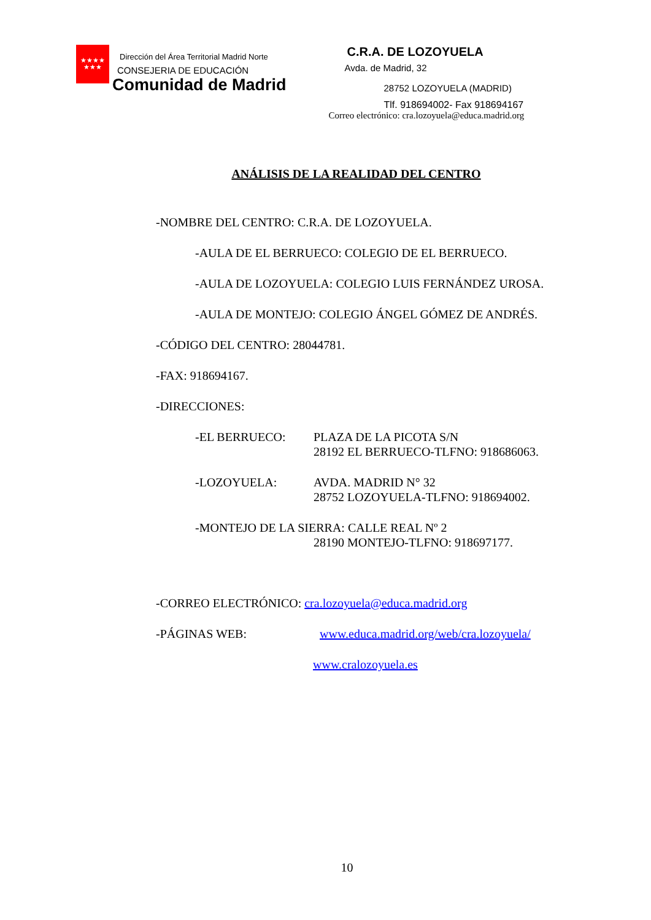★★★★
★★★
Dirección del Área Territorial Madrid Norte
CONSEJERIA DE EDUCACIÓN
Comunidad de Madrid
C.R.A. DE LOZOYUELA
Avda. de Madrid, 32
28752 LOZOYUELA (MADRID)
Tlf. 918694002- Fax 918694167
Correo electrónico: cra.lozoyuela@educa.madrid.org
ANÁLISIS DE LA REALIDAD DEL CENTRO
-NOMBRE DEL CENTRO: C.R.A. DE LOZOYUELA.
-AULA DE EL BERRUECO: COLEGIO DE EL BERRUECO.
-AULA DE LOZOYUELA: COLEGIO LUIS FERNÁNDEZ UROSA.
-AULA DE MONTEJO: COLEGIO ÁNGEL GÓMEZ DE ANDRÉS.
-CÓDIGO DEL CENTRO: 28044781.
-FAX: 918694167.
-DIRECCIONES:
-EL BERRUECO: PLAZA DE LA PICOTA S/N
28192 EL BERRUECO-TLFNO: 918686063.
-LOZOYUELA: AVDA. MADRID N° 32
28752 LOZOYUELA-TLFNO: 918694002.
-MONTEJO DE LA SIERRA: CALLE REAL Nº 2
28190 MONTEJO-TLFNO: 918697177.
-CORREO ELECTRÓNICO: cra.lozoyuela@educa.madrid.org
-PÁGINAS WEB: www.educa.madrid.org/web/cra.lozoyuela/
www.cralozoyuela.es
10